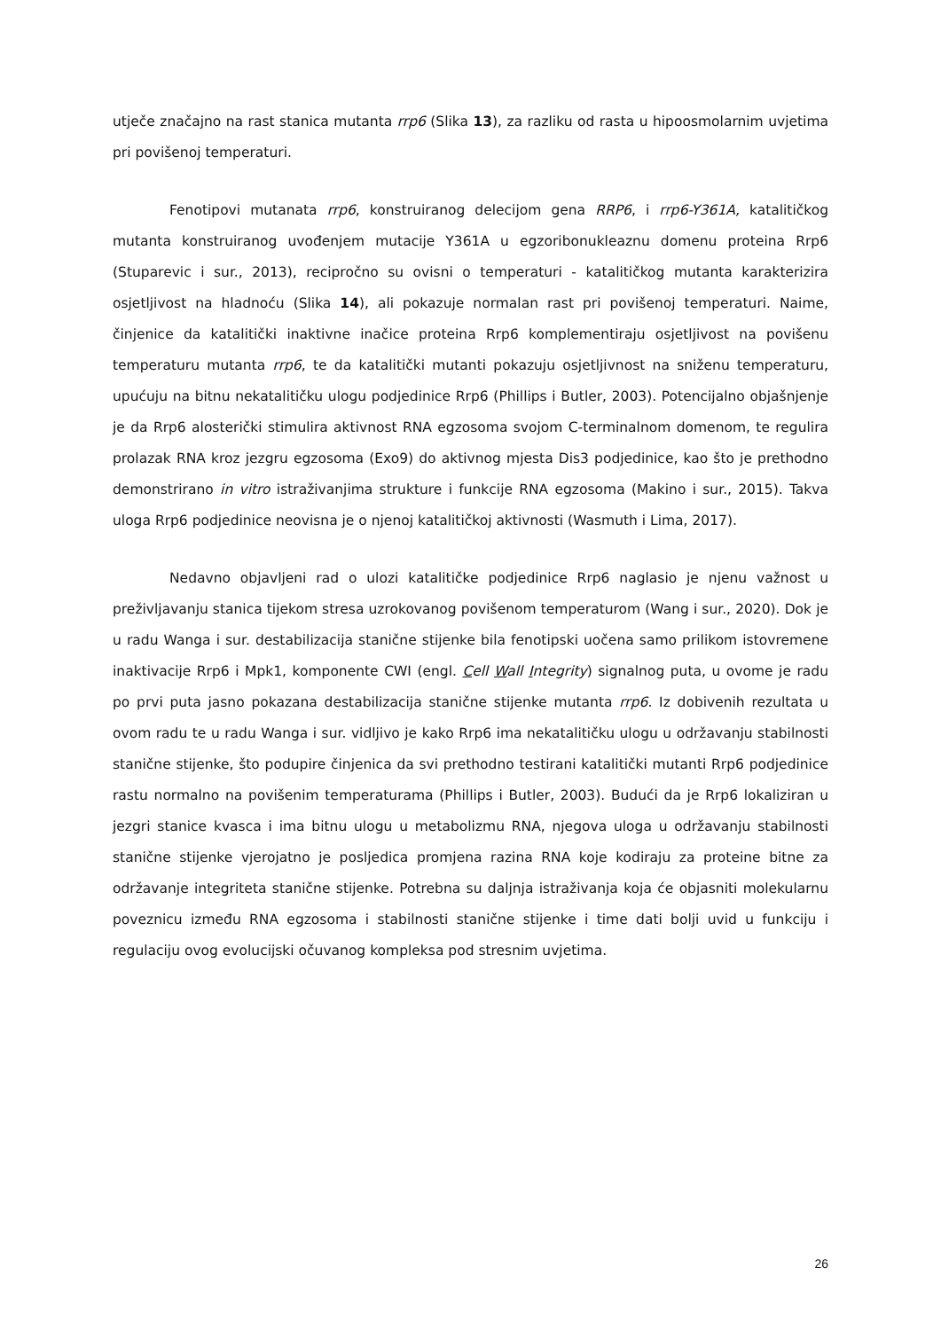utječe značajno na rast stanica mutanta rrp6 (Slika 13), za razliku od rasta u hipoosmolarnim uvjetima pri povišenoj temperaturi.
Fenotipovi mutanata rrp6, konstruiranog delecijom gena RRP6, i rrp6-Y361A, katalitičkog mutanta konstruiranog uvođenjem mutacije Y361A u egzoribonukleaznu domenu proteina Rrp6 (Stuparevic i sur., 2013), recipročno su ovisni o temperaturi - katalitičkog mutanta karakterizira osjetljivost na hladnoću (Slika 14), ali pokazuje normalan rast pri povišenoj temperaturi. Naime, činjenice da katalitički inaktivne inačice proteina Rrp6 komplementiraju osjetljivost na povišenu temperaturu mutanta rrp6, te da katalitički mutanti pokazuju osjetljivnost na sniženu temperaturu, upućuju na bitnu nekatalitičku ulogu podjedinice Rrp6 (Phillips i Butler, 2003). Potencijalno objašnjenje je da Rrp6 alosterički stimulira aktivnost RNA egzosoma svojom C-terminalnom domenom, te regulira prolazak RNA kroz jezgru egzosoma (Exo9) do aktivnog mjesta Dis3 podjedinice, kao što je prethodno demonstrirano in vitro istraživanjima strukture i funkcije RNA egzosoma (Makino i sur., 2015). Takva uloga Rrp6 podjedinice neovisna je o njenoj katalitičkoj aktivnosti (Wasmuth i Lima, 2017).
Nedavno objavljeni rad o ulozi katalitičke podjedinice Rrp6 naglasio je njenu važnost u preživljavanju stanica tijekom stresa uzrokovanog povišenom temperaturom (Wang i sur., 2020). Dok je u radu Wanga i sur. destabilizacija stanične stijenke bila fenotipski uočena samo prilikom istovremene inaktivacije Rrp6 i Mpk1, komponente CWI (engl. Cell Wall Integrity) signalnog puta, u ovome je radu po prvi puta jasno pokazana destabilizacija stanične stijenke mutanta rrp6. Iz dobivenih rezultata u ovom radu te u radu Wanga i sur. vidljivo je kako Rrp6 ima nekatalitičku ulogu u održavanju stabilnosti stanične stijenke, što podupire činjenica da svi prethodno testirani katalitički mutanti Rrp6 podjedinice rastu normalno na povišenim temperaturama (Phillips i Butler, 2003). Budući da je Rrp6 lokaliziran u jezgri stanice kvasca i ima bitnu ulogu u metabolizmu RNA, njegova uloga u održavanju stabilnosti stanične stijenke vjerojatno je posljedica promjena razina RNA koje kodiraju za proteine bitne za održavanje integriteta stanične stijenke. Potrebna su daljnja istraživanja koja će objasniti molekularnu poveznicu između RNA egzosoma i stabilnosti stanične stijenke i time dati bolji uvid u funkciju i regulaciju ovog evolucijski očuvanog kompleksa pod stresnim uvjetima.
26